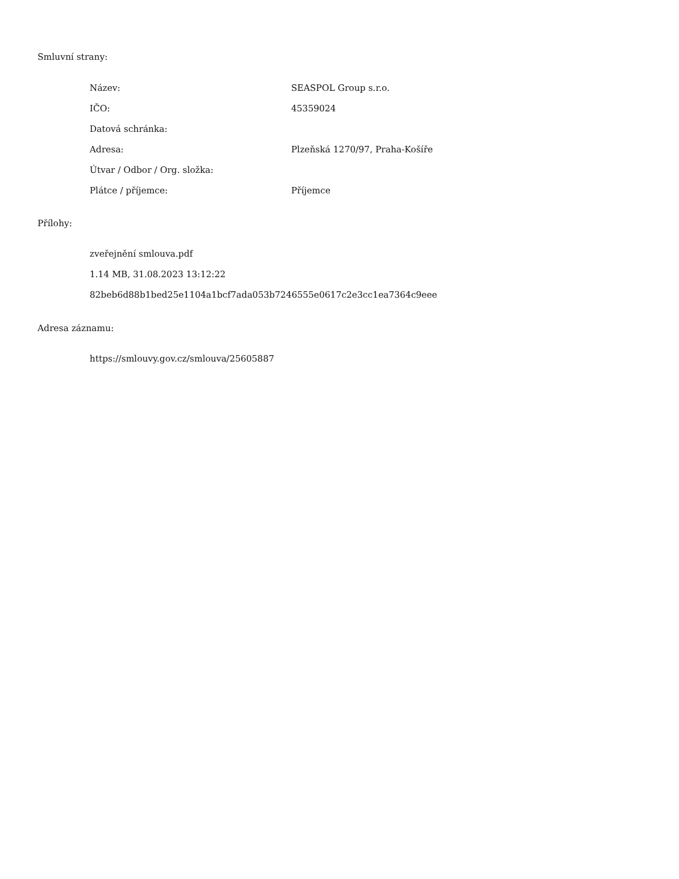Smluvní strany:
| Název: | SEASPOL Group s.r.o. |
| IČO: | 45359024 |
| Datová schránka: | |
| Adresa: | Plzeňská 1270/97, Praha-Košíře |
| Útvar / Odbor / Org. složka: | |
| Plátce / příjemce: | Příjemce |
Přílohy:
zveřejnění smlouva.pdf
1.14 MB, 31.08.2023 13:12:22
82beb6d88b1bed25e1104a1bcf7ada053b7246555e0617c2e3cc1ea7364c9eee
Adresa záznamu:
https://smlouvy.gov.cz/smlouva/25605887